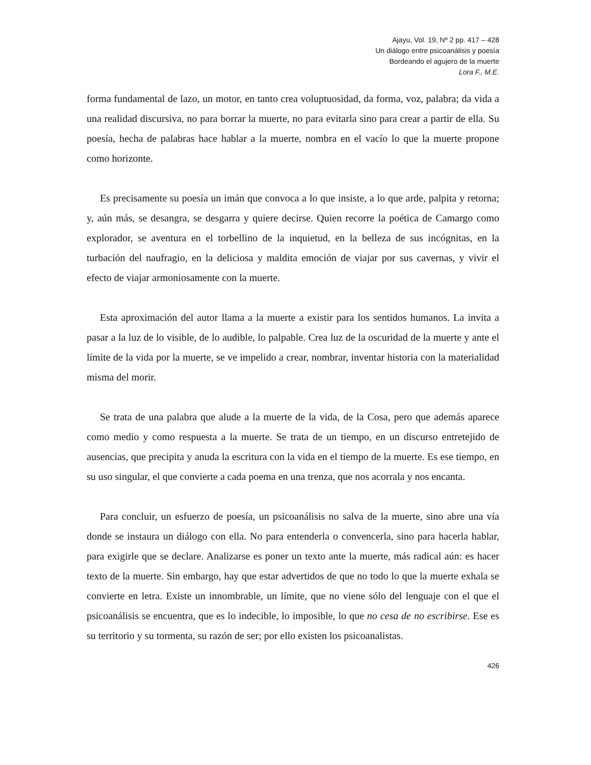Ajayu, Vol. 19, Nº 2 pp. 417 – 428
Un diálogo entre psicoanálisis y poesía
Bordeando el agujero de la muerte
Lora F., M.E.
forma fundamental de lazo, un motor, en tanto crea voluptuosidad, da forma, voz, palabra; da vida a una realidad discursiva, no para borrar la muerte, no para evitarla sino para crear a partir de ella. Su poesía, hecha de palabras hace hablar a la muerte, nombra en el vacío lo que la muerte propone como horizonte.
Es precisamente su poesía un imán que convoca a lo que insiste, a lo que arde, palpita y retorna; y, aún más, se desangra, se desgarra y quiere decirse. Quien recorre la poética de Camargo como explorador, se aventura en el torbellino de la inquietud, en la belleza de sus incógnitas, en la turbación del naufragio, en la deliciosa y maldita emoción de viajar por sus cavernas, y vivir el efecto de viajar armoniosamente con la muerte.
Esta aproximación del autor llama a la muerte a existir para los sentidos humanos. La invita a pasar a la luz de lo visible, de lo audible, lo palpable. Crea luz de la oscuridad de la muerte y ante el límite de la vida por la muerte, se ve impelido a crear, nombrar, inventar historia con la materialidad misma del morir.
Se trata de una palabra que alude a la muerte de la vida, de la Cosa, pero que además aparece como medio y como respuesta a la muerte. Se trata de un tiempo, en un discurso entretejido de ausencias, que precipita y anuda la escritura con la vida en el tiempo de la muerte. Es ese tiempo, en su uso singular, el que convierte a cada poema en una trenza, que nos acorrala y nos encanta.
Para concluir, un esfuerzo de poesía, un psicoanálisis no salva de la muerte, sino abre una vía donde se instaura un diálogo con ella. No para entenderla o convencerla, sino para hacerla hablar, para exigirle que se declare. Analizarse es poner un texto ante la muerte, más radical aún: es hacer texto de la muerte. Sin embargo, hay que estar advertidos de que no todo lo que la muerte exhala se convierte en letra. Existe un innombrable, un límite, que no viene sólo del lenguaje con el que el psicoanálisis se encuentra, que es lo indecible, lo imposible, lo que no cesa de no escribirse. Ese es su territorio y su tormenta, su razón de ser; por ello existen los psicoanalistas.
426